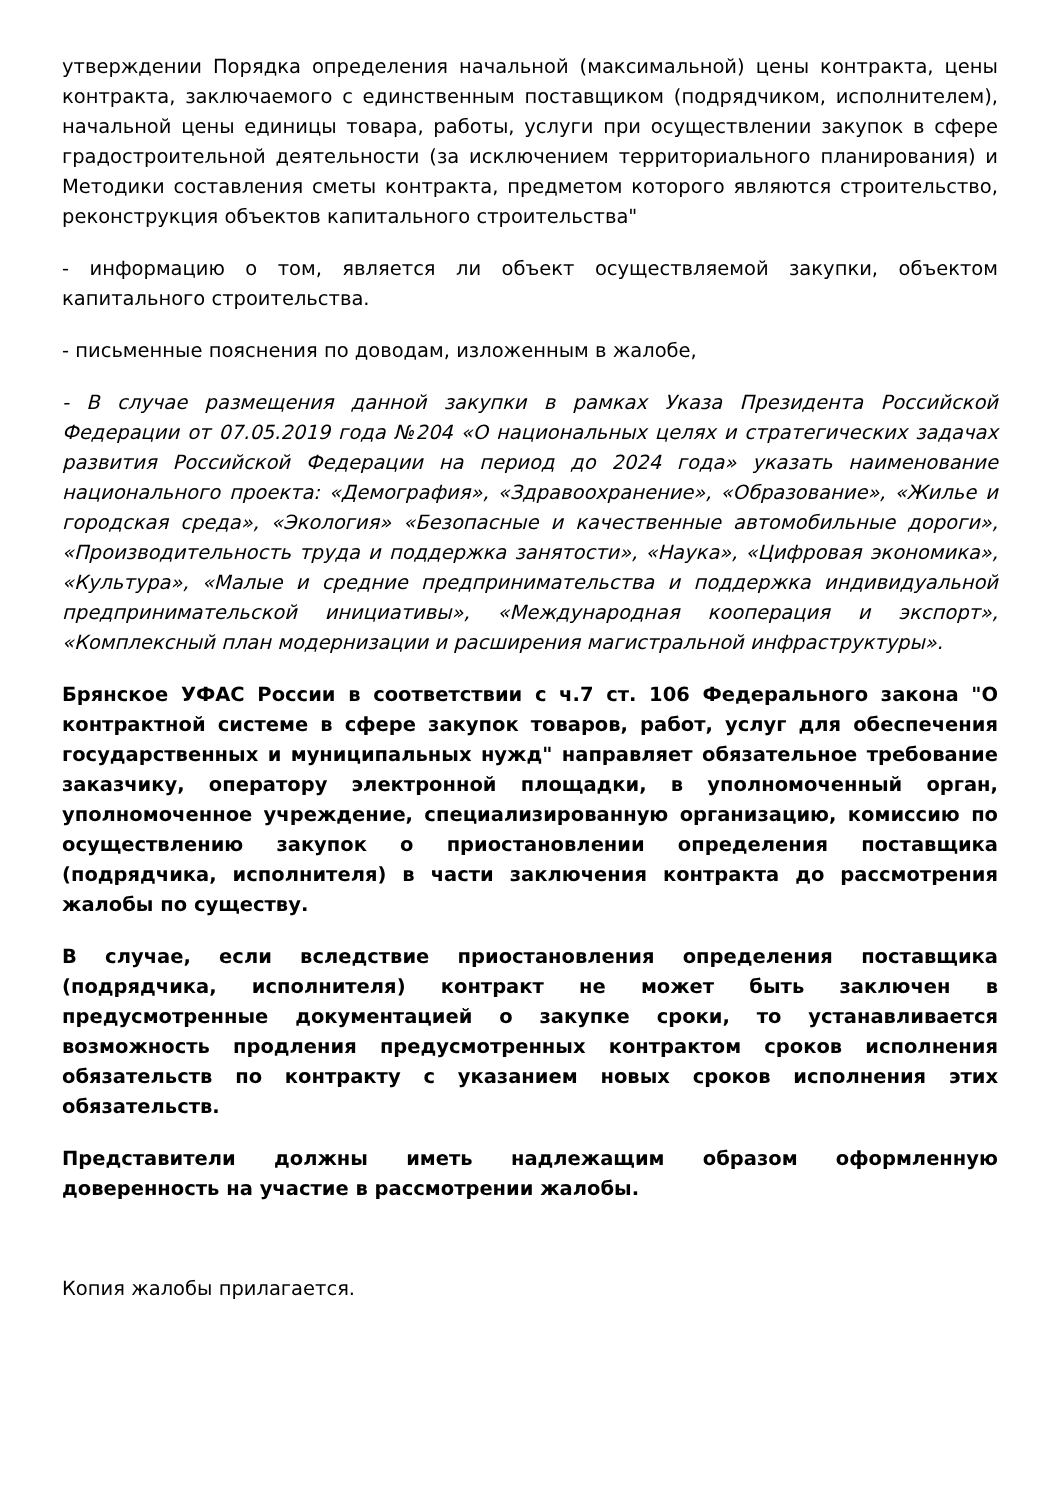утверждении Порядка определения начальной (максимальной) цены контракта, цены контракта, заключаемого с единственным поставщиком (подрядчиком, исполнителем), начальной цены единицы товара, работы, услуги при осуществлении закупок в сфере градостроительной деятельности (за исключением территориального планирования) и Методики составления сметы контракта, предметом которого являются строительство, реконструкция объектов капитального строительства"
- информацию о том, является ли объект осуществляемой закупки, объектом капитального строительства.
- письменные пояснения по доводам, изложенным в жалобе,
- В случае размещения данной закупки в рамках Указа Президента Российской Федерации от 07.05.2019 года №204 «О национальных целях и стратегических задачах развития Российской Федерации на период до 2024 года» указать наименование национального проекта: «Демография», «Здравоохранение», «Образование», «Жилье и городская среда», «Экология» «Безопасные и качественные автомобильные дороги», «Производительность труда и поддержка занятости», «Наука», «Цифровая экономика», «Культура», «Малые и средние предпринимательства и поддержка индивидуальной предпринимательской инициативы», «Международная кооперация и экспорт», «Комплексный план модернизации и расширения магистральной инфраструктуры».
Брянское УФАС России в соответствии с ч.7 ст. 106 Федерального закона "О контрактной системе в сфере закупок товаров, работ, услуг для обеспечения государственных и муниципальных нужд" направляет обязательное требование заказчику, оператору электронной площадки, в уполномоченный орган, уполномоченное учреждение, специализированную организацию, комиссию по осуществлению закупок о приостановлении определения поставщика (подрядчика, исполнителя) в части заключения контракта до рассмотрения жалобы по существу.
В случае, если вследствие приостановления определения поставщика (подрядчика, исполнителя) контракт не может быть заключен в предусмотренные документацией о закупке сроки, то устанавливается возможность продления предусмотренных контрактом сроков исполнения обязательств по контракту с указанием новых сроков исполнения этих обязательств.
Представители должны иметь надлежащим образом оформленную доверенность на участие в рассмотрении жалобы.
Копия жалобы прилагается.